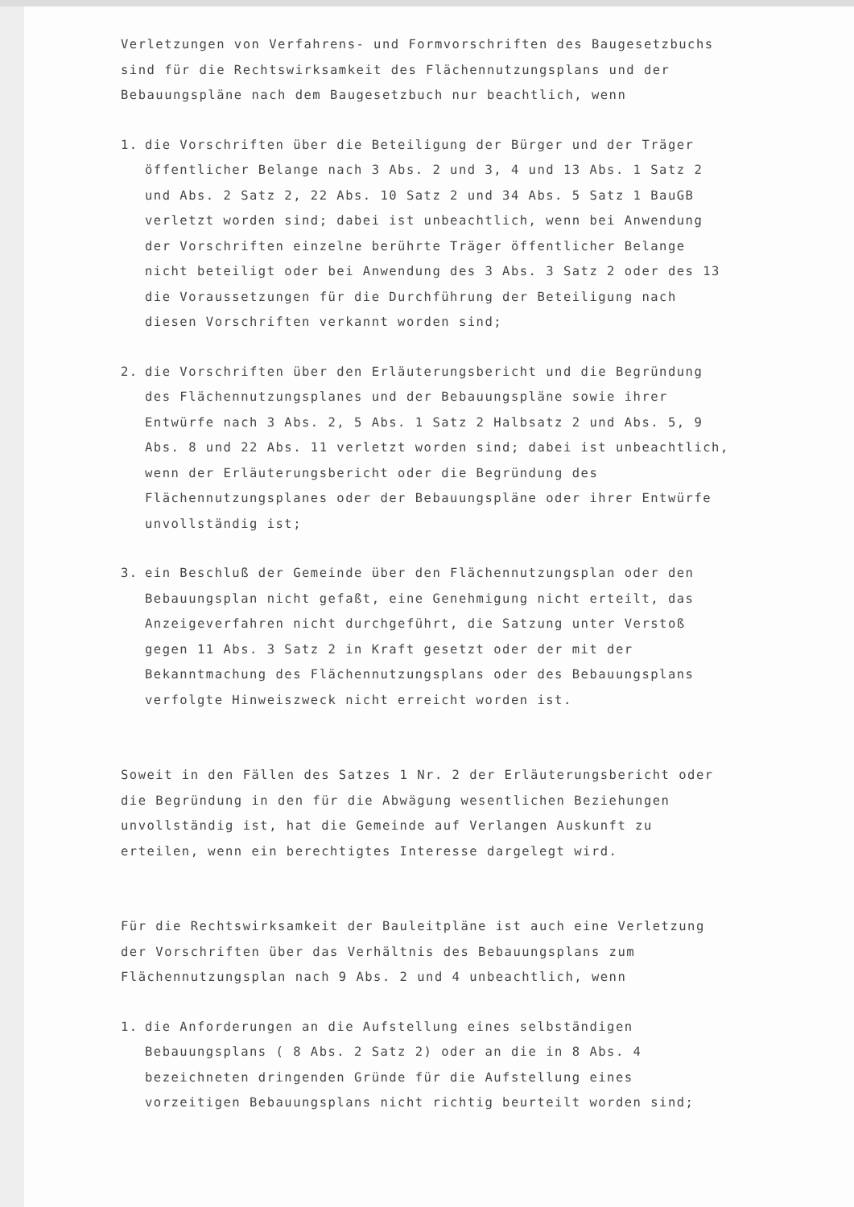Verletzungen von Verfahrens- und Formvorschriften des Baugesetzbuchs sind für die Rechtswirksamkeit des Flächennutzungsplans und der Bebauungspläne nach dem Baugesetzbuch nur beachtlich, wenn
1. die Vorschriften über die Beteiligung der Bürger und der Träger öffentlicher Belange nach 3 Abs. 2 und 3, 4 und 13 Abs. 1 Satz 2 und Abs. 2 Satz 2, 22 Abs. 10 Satz 2 und 34 Abs. 5 Satz 1 BauGB verletzt worden sind; dabei ist unbeachtlich, wenn bei Anwendung der Vorschriften einzelne berührte Träger öffentlicher Belange nicht beteiligt oder bei Anwendung des 3 Abs. 3 Satz 2 oder des 13 die Voraussetzungen für die Durchführung der Beteiligung nach diesen Vorschriften verkannt worden sind;
2. die Vorschriften über den Erläuterungsbericht und die Begründung des Flächennutzungsplanes und der Bebauungspläne sowie ihrer Entwürfe nach 3 Abs. 2, 5 Abs. 1 Satz 2 Halbsatz 2 und Abs. 5, 9 Abs. 8 und 22 Abs. 11 verletzt worden sind; dabei ist unbeachtlich, wenn der Erläuterungsbericht oder die Begründung des Flächennutzungsplanes oder der Bebauungspläne oder ihrer Entwürfe unvollständig ist;
3. ein Beschluß der Gemeinde über den Flächennutzungsplan oder den Bebauungsplan nicht gefaßt, eine Genehmigung nicht erteilt, das Anzeigeverfahren nicht durchgeführt, die Satzung unter Verstoß gegen 11 Abs. 3 Satz 2 in Kraft gesetzt oder der mit der Bekanntmachung des Flächennutzungsplans oder des Bebauungsplans verfolgte Hinweiszweck nicht erreicht worden ist.
Soweit in den Fällen des Satzes 1 Nr. 2 der Erläuterungsbericht oder die Begründung in den für die Abwägung wesentlichen Beziehungen unvollständig ist, hat die Gemeinde auf Verlangen Auskunft zu erteilen, wenn ein berechtigtes Interesse dargelegt wird.
Für die Rechtswirksamkeit der Bauleitpläne ist auch eine Verletzung der Vorschriften über das Verhältnis des Bebauungsplans zum Flächennutzungsplan nach 9 Abs. 2 und 4 unbeachtlich, wenn
1. die Anforderungen an die Aufstellung eines selbständigen Bebauungsplans ( 8 Abs. 2 Satz 2) oder an die in 8 Abs. 4 bezeichneten dringenden Gründe für die Aufstellung eines vorzeitigen Bebauungsplans nicht richtig beurteilt worden sind;